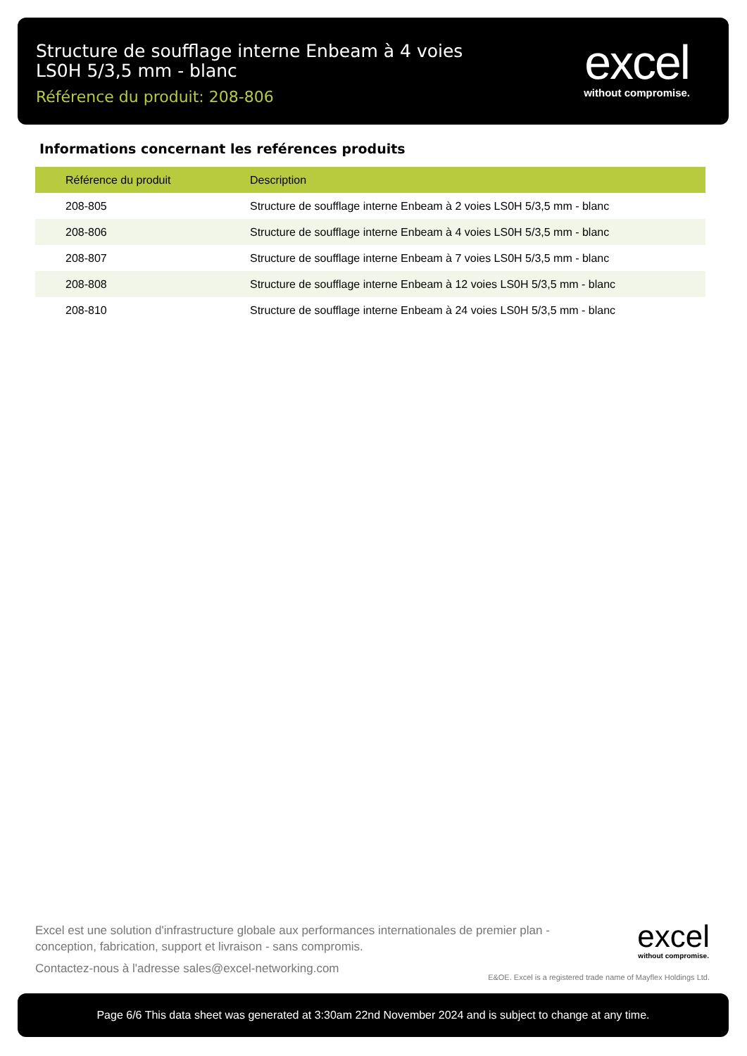Structure de soufflage interne Enbeam à 4 voies LS0H 5/3,5 mm - blanc
Référence du produit: 208-806
excel
without compromise.
Informations concernant les reférences produits
| Référence du produit | Description |
| --- | --- |
| 208-805 | Structure de soufflage interne Enbeam à 2 voies LS0H 5/3,5 mm - blanc |
| 208-806 | Structure de soufflage interne Enbeam à 4 voies LS0H 5/3,5 mm - blanc |
| 208-807 | Structure de soufflage interne Enbeam à 7 voies LS0H 5/3,5 mm - blanc |
| 208-808 | Structure de soufflage interne Enbeam à 12 voies LS0H 5/3,5 mm - blanc |
| 208-810 | Structure de soufflage interne Enbeam à 24 voies LS0H 5/3,5 mm - blanc |
Excel est une solution d'infrastructure globale aux performances internationales de premier plan - conception, fabrication, support et livraison - sans compromis.
Contactez-nous à l'adresse sales@excel-networking.com
excel
without compromise.
E&OE. Excel is a registered trade name of Mayflex Holdings Ltd.
Page 6/6 This data sheet was generated at 3:30am 22nd November 2024 and is subject to change at any time.